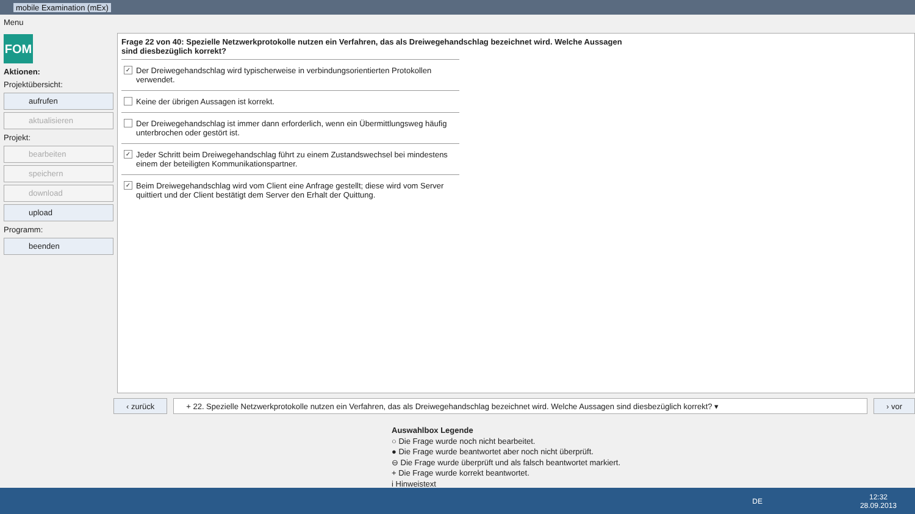mobile Examination (mEx)
Menu
FOM
Aktionen:
Projektübersicht:
aufrufen
aktualisieren
Projekt:
bearbeiten
speichern
download
upload
Programm:
beenden
Frage 22 von 40: Spezielle Netzwerkprotokolle nutzen ein Verfahren, das als Dreiwegehandschlag bezeichnet wird. Welche Aussagen sind diesbezüglich korrekt?
✓
Der Dreiwegehandschlag wird typischerweise in verbindungsorientierten Protokollen verwendet.
Keine der übrigen Aussagen ist korrekt.
Der Dreiwegehandschlag ist immer dann erforderlich, wenn ein Übermittlungsweg häufig unterbrochen oder gestört ist.
✓
Jeder Schritt beim Dreiwegehandschlag führt zu einem Zustandswechsel bei mindestens einem der beteiligten Kommunikationspartner.
✓
Beim Dreiwegehandschlag wird vom Client eine Anfrage gestellt; diese wird vom Server quittiert und der Client bestätigt dem Server den Erhalt der Quittung.
‹ zurück + 22. Spezielle Netzwerkprotokolle nutzen ein Verfahren, das als Dreiwegehandschlag bezeichnet wird. Welche Aussagen sind diesbezüglich korrekt? ▾
› vor
Auswahlbox Legende
○ Die Frage wurde noch nicht bearbeitet.
● Die Frage wurde beantwortet aber noch nicht überprüft.
⊖ Die Frage wurde überprüft und als falsch beantwortet markiert.
+ Die Frage wurde korrekt beantwortet.
i Hinweistext
DE 12:32
28.09.2013